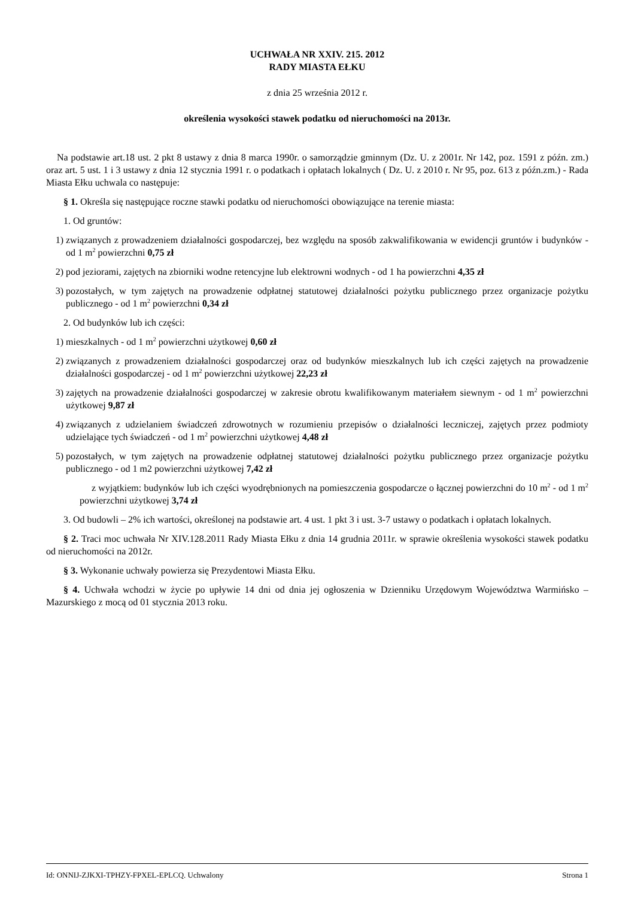UCHWAŁA NR XXIV. 215. 2012
RADY MIASTA EŁKU
z dnia 25 września 2012 r.
określenia wysokości stawek podatku od nieruchomości na 2013r.
Na podstawie art.18 ust. 2 pkt 8 ustawy z dnia 8 marca 1990r. o samorządzie gminnym (Dz. U. z 2001r. Nr 142, poz. 1591 z późn. zm.) oraz art. 5 ust. 1 i 3 ustawy z dnia 12 stycznia 1991 r. o podatkach i opłatach lokalnych ( Dz. U. z 2010 r. Nr 95, poz. 613 z późn.zm.) - Rada Miasta Ełku uchwala co następuje:
§ 1. Określa się następujące roczne stawki podatku od nieruchomości obowiązujące na terenie miasta:
1. Od gruntów:
1) związanych z prowadzeniem działalności gospodarczej, bez względu na sposób zakwalifikowania w ewidencji gruntów i budynków - od 1 m<sup>2</sup> powierzchni 0,75 zł
2) pod jeziorami, zajętych na zbiorniki wodne retencyjne lub elektrowni wodnych - od 1 ha powierzchni 4,35 zł
3) pozostałych, w tym zajętych na prowadzenie odpłatnej statutowej działalności pożytku publicznego przez organizacje pożytku publicznego - od 1 m<sup>2</sup> powierzchni 0,34 zł
2. Od budynków lub ich części:
1) mieszkalnych - od 1 m<sup>2</sup> powierzchni użytkowej 0,60 zł
2) związanych z prowadzeniem działalności gospodarczej oraz od budynków mieszkalnych lub ich części zajętych na prowadzenie działalności gospodarczej - od 1 m<sup>2</sup> powierzchni użytkowej 22,23 zł
3) zajętych na prowadzenie działalności gospodarczej w zakresie obrotu kwalifikowanym materiałem siewnym - od 1 m<sup>2</sup> powierzchni użytkowej 9,87 zł
4) związanych z udzielaniem świadczeń zdrowotnych w rozumieniu przepisów o działalności leczniczej, zajętych przez podmioty udzielające tych świadczeń - od 1 m<sup>2</sup> powierzchni użytkowej 4,48 zł
5) pozostałych, w tym zajętych na prowadzenie odpłatnej statutowej działalności pożytku publicznego przez organizacje pożytku publicznego - od 1 m2 powierzchni użytkowej 7,42 zł
z wyjątkiem: budynków lub ich części wyodrębnionych na pomieszczenia gospodarcze o łącznej powierzchni do 10 m<sup>2</sup> - od 1 m<sup>2</sup> powierzchni użytkowej 3,74 zł
3. Od budowli – 2% ich wartości, określonej na podstawie art. 4 ust. 1 pkt 3 i ust. 3-7 ustawy o podatkach i opłatach lokalnych.
§ 2. Traci moc uchwała Nr XIV.128.2011 Rady Miasta Ełku z dnia 14 grudnia 2011r. w sprawie określenia wysokości stawek podatku od nieruchomości na 2012r.
§ 3. Wykonanie uchwały powierza się Prezydentowi Miasta Ełku.
§ 4. Uchwała wchodzi w życie po upływie 14 dni od dnia jej ogłoszenia w Dzienniku Urzędowym Województwa Warmińsko – Mazurskiego z mocą od 01 stycznia 2013 roku.
Id: ONNIJ-ZJKXI-TPHZY-FPXEL-EPLCQ. Uchwalony Strona 1